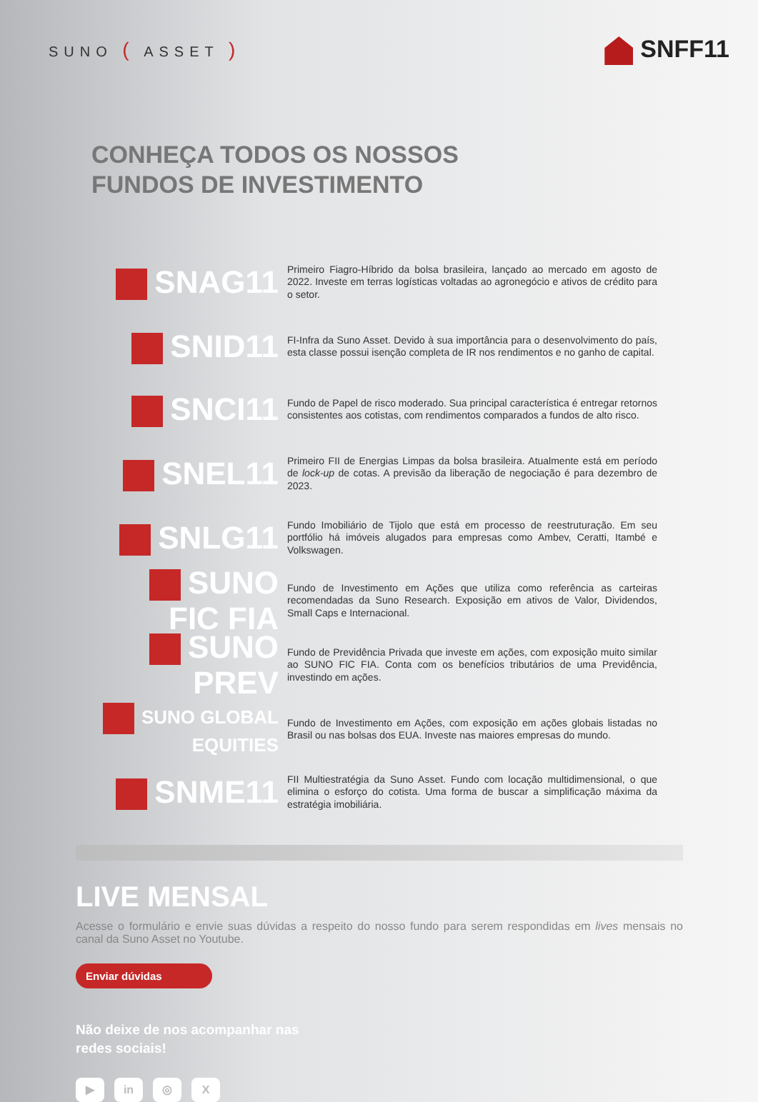SUNO ( ASSET )
SNFF11
CONHEÇA TODOS OS NOSSOS
FUNDOS DE INVESTIMENTO
SNAG11
Primeiro Fiagro-Híbrido da bolsa brasileira, lançado ao mercado em agosto de 2022. Investe em terras logísticas voltadas ao agronegócio e ativos de crédito para o setor.
SNID11
FI-Infra da Suno Asset. Devido à sua importância para o desenvolvimento do país, esta classe possui isenção completa de IR nos rendimentos e no ganho de capital.
SNCI11
Fundo de Papel de risco moderado. Sua principal característica é entregar retornos consistentes aos cotistas, com rendimentos comparados a fundos de alto risco.
SNEL11
Primeiro FII de Energias Limpas da bolsa brasileira. Atualmente está em período de lock-up de cotas. A previsão da liberação de negociação é para dezembro de 2023.
SNLG11
Fundo Imobiliário de Tijolo que está em processo de reestruturação. Em seu portfólio há imóveis alugados para empresas como Ambev, Ceratti, Itambé e Volkswagen.
SUNO FIC FIA
Fundo de Investimento em Ações que utiliza como referência as carteiras recomendadas da Suno Research. Exposição em ativos de Valor, Dividendos, Small Caps e Internacional.
SUNO PREV
Fundo de Previdência Privada que investe em ações, com exposição muito similar ao SUNO FIC FIA. Conta com os benefícios tributários de uma Previdência, investindo em ações.
SUNO GLOBAL EQUITIES
Fundo de Investimento em Ações, com exposição em ações globais listadas no Brasil ou nas bolsas dos EUA. Investe nas maiores empresas do mundo.
SNME11
FII Multiestratégia da Suno Asset. Fundo com locação multidimensional, o que elimina o esforço do cotista. Uma forma de buscar a simplificação máxima da estratégia imobiliária.
LIVE MENSAL
Acesse o formulário e envie suas dúvidas a respeito do nosso fundo para serem respondidas em lives mensais no canal da Suno Asset no Youtube.
Enviar dúvidas
Não deixe de nos acompanhar nas
redes sociais!
▶ in ◎ X